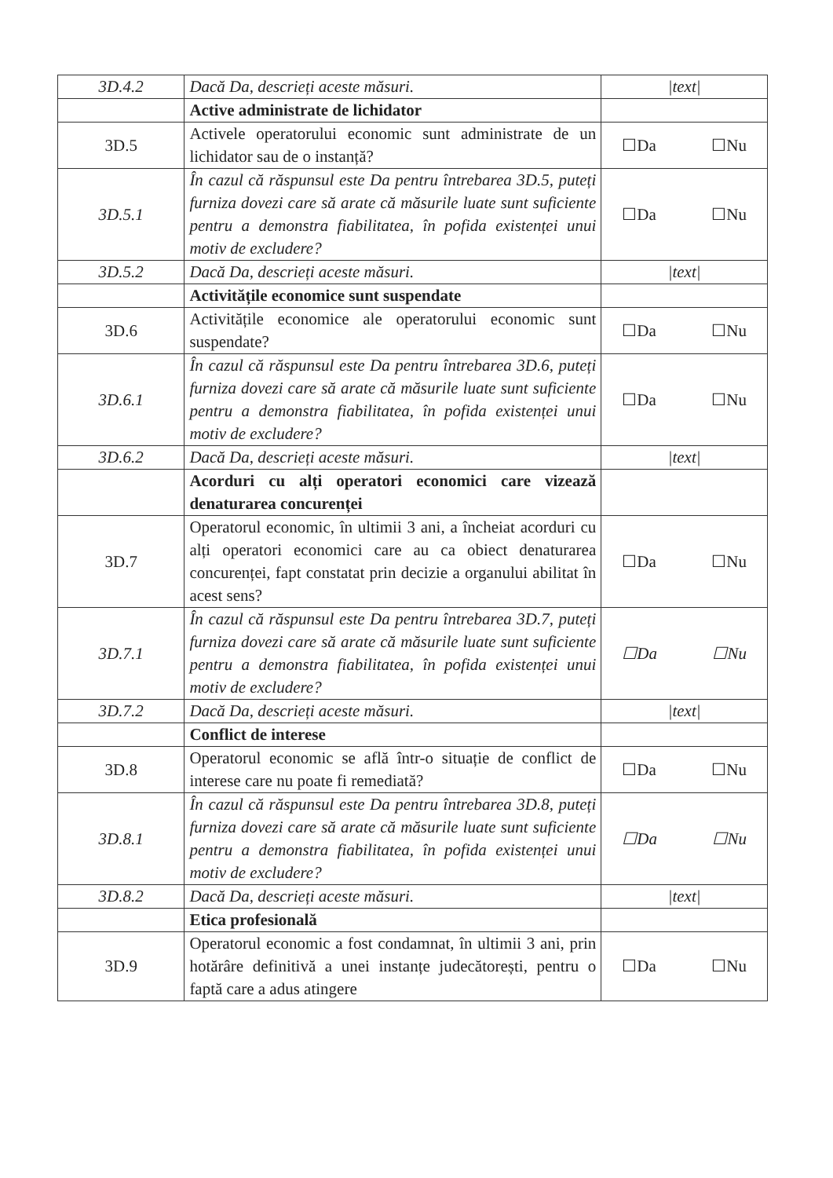| 3D.4.2 | Dacă Da, descrieți aceste măsuri. | /text/ |
| | Active administrate de lichidator | |
| 3D.5 | Activele operatorului economic sunt administrate de un lichidator sau de o instanță? | ☐Da ☐Nu |
| 3D.5.1 | În cazul că răspunsul este Da pentru întrebarea 3D.5, puteți furniza dovezi care să arate că măsurile luate sunt suficiente pentru a demonstra fiabilitatea, în pofida existenței unui motiv de excludere? | ☐Da ☐Nu |
| 3D.5.2 | Dacă Da, descrieți aceste măsuri. | /text/ |
| | Activitățile economice sunt suspendate | |
| 3D.6 | Activitățile economice ale operatorului economic sunt suspendate? | ☐Da ☐Nu |
| 3D.6.1 | În cazul că răspunsul este Da pentru întrebarea 3D.6, puteți furniza dovezi care să arate că măsurile luate sunt suficiente pentru a demonstra fiabilitatea, în pofida existenței unui motiv de excludere? | ☐Da ☐Nu |
| 3D.6.2 | Dacă Da, descrieți aceste măsuri. | /text/ |
| | Acorduri cu alți operatori economici care vizează denaturarea concurenței | |
| 3D.7 | Operatorul economic, în ultimii 3 ani, a încheiat acorduri cu alți operatori economici care au ca obiect denaturarea concurenței, fapt constatat prin decizie a organului abilitat în acest sens? | ☐Da ☐Nu |
| 3D.7.1 | În cazul că răspunsul este Da pentru întrebarea 3D.7, puteți furniza dovezi care să arate că măsurile luate sunt suficiente pentru a demonstra fiabilitatea, în pofida existenței unui motiv de excludere? | ☐Da ☐Nu |
| 3D.7.2 | Dacă Da, descrieți aceste măsuri. | /text/ |
| | Conflict de interese | |
| 3D.8 | Operatorul economic se află într-o situație de conflict de interese care nu poate fi remediată? | ☐Da ☐Nu |
| 3D.8.1 | În cazul că răspunsul este Da pentru întrebarea 3D.8, puteți furniza dovezi care să arate că măsurile luate sunt suficiente pentru a demonstra fiabilitatea, în pofida existenței unui motiv de excludere? | ☐Da ☐Nu |
| 3D.8.2 | Dacă Da, descrieți aceste măsuri. | /text/ |
| | Etica profesională | |
| 3D.9 | Operatorul economic a fost condamnat, în ultimii 3 ani, prin hotărâre definitivă a unei instanțe judecătorești, pentru o faptă care a adus atingere | ☐Da ☐Nu |